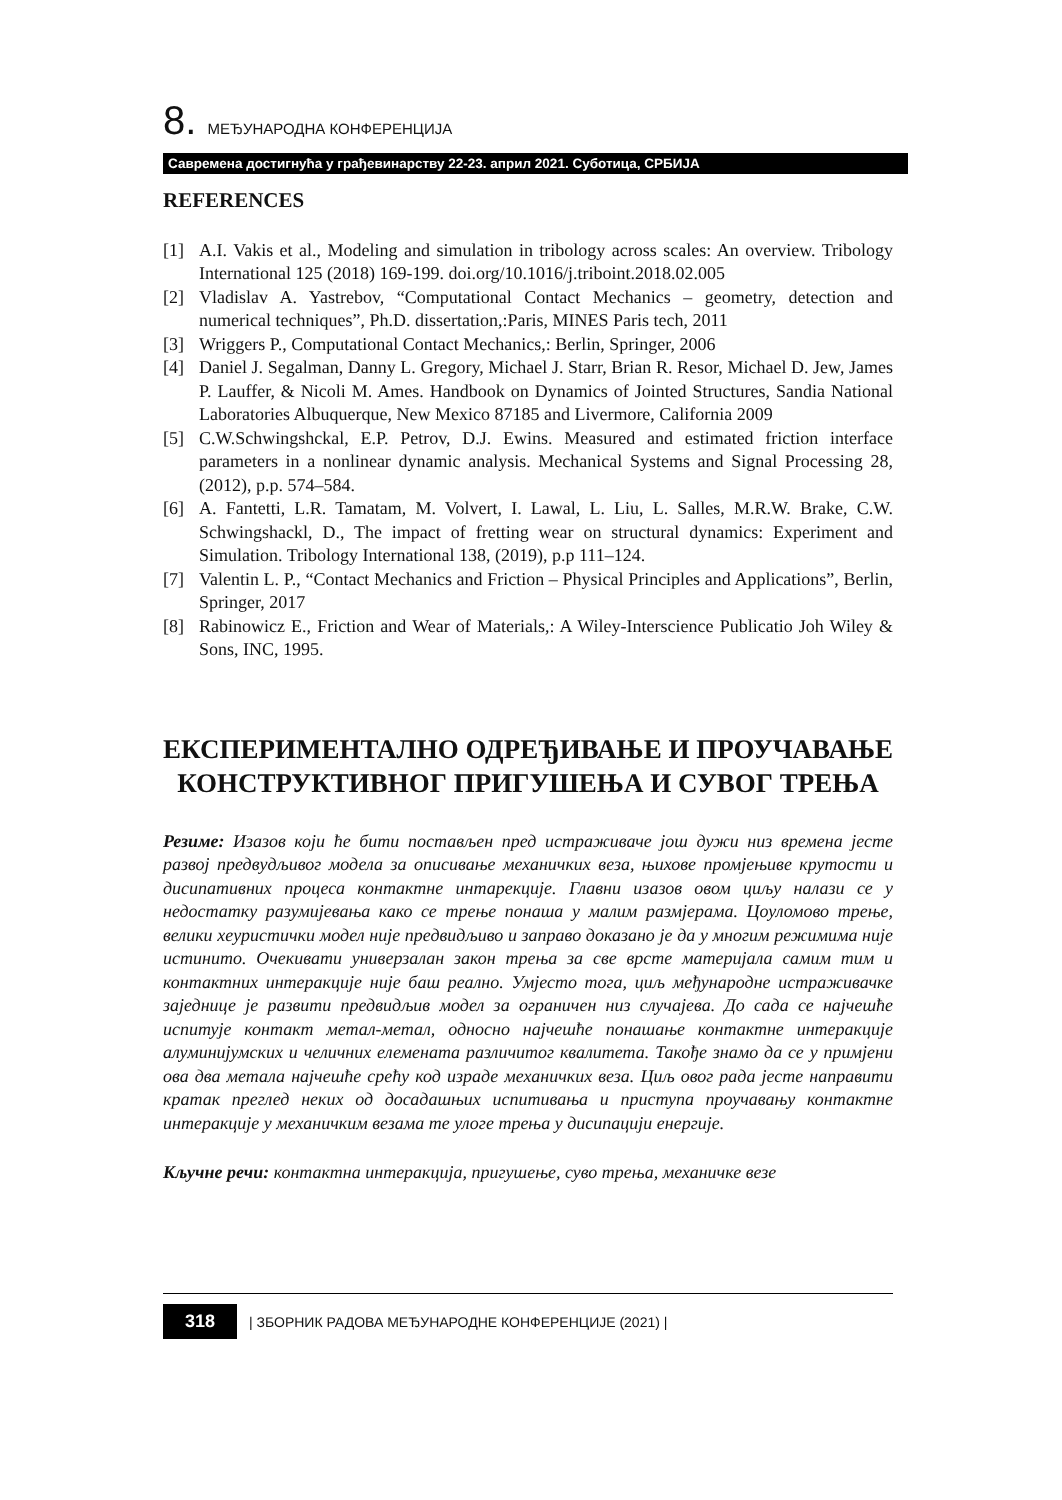8. МЕЂУНАРОДНА КОНФЕРЕНЦИЈА
Савремена достигнућа у грађевинарству 22-23. април 2021. Суботица, СРБИЈА
REFERENCES
[1] A.I. Vakis et al., Modeling and simulation in tribology across scales: An overview. Tribology International 125 (2018) 169-199. doi.org/10.1016/j.triboint.2018.02.005
[2] Vladislav A. Yastrebov, “Computational Contact Mechanics – geometry, detection and numerical techniques”, Ph.D. dissertation,:Paris, MINES Paris tech, 2011
[3] Wriggers P., Computational Contact Mechanics,: Berlin, Springer, 2006
[4] Daniel J. Segalman, Danny L. Gregory, Michael J. Starr, Brian R. Resor, Michael D. Jew, James P. Lauffer, & Nicoli M. Ames. Handbook on Dynamics of Jointed Structures, Sandia National Laboratories Albuquerque, New Mexico 87185 and Livermore, California 2009
[5] C.W.Schwingshckal, E.P. Petrov, D.J. Ewins. Measured and estimated friction interface parameters in a nonlinear dynamic analysis. Mechanical Systems and Signal Processing 28, (2012), p.p. 574–584.
[6] A. Fantetti, L.R. Tamatam, M. Volvert, I. Lawal, L. Liu, L. Salles, M.R.W. Brake, C.W. Schwingshackl, D., The impact of fretting wear on structural dynamics: Experiment and Simulation. Tribology International 138, (2019), p.p 111–124.
[7] Valentin L. P., “Contact Mechanics and Friction – Physical Principles and Applications”, Berlin, Springer, 2017
[8] Rabinowicz E., Friction and Wear of Materials,: A Wiley-Interscience Publicatio Joh Wiley & Sons, INC, 1995.
ЕКСПЕРИМЕНТАЛНО ОДРЕЂИВАЊЕ И ПРОУЧАВАЊЕ КОНСТРУКТИВНОГ ПРИГУШЕЊА И СУВОГ ТРЕЊА
Резиме: Изазов који ће бити постављен пред истраживаче још дужи низ времена јесте развој предвудљивог модела за описивање механичких веза, њихове промјењиве крутости и дисипативних процеса контактне интарекције. Главни изазов овом циљу налази се у недостатку разумијевања како се трење понаша у малим размјерама. Цоуломово трење, велики хеуристички модел није предвидљиво и заправо доказано је да у многим режимима није истинито. Очекивати универзалан закон трења за све врсте материјала самим тим и контактних интеракције није баш реално. Умјесто тога, циљ међународне истраживачке заједнице је развити предвидљив модел за ограничен низ случајева. До сада се најчешће испитује контакт метал-метал, односно најчешће понашање контактне интеракције алуминијумских и челичних елемената различитог квалитета. Такође знамо да се у примјени ова два метала најчешће срећу код израде механичких веза. Циљ овог рада јесте направити кратак преглед неких од досадашњих испитивања и приступа проучавању контактне интеракције у механичким везама те улоге трења у дисипацији енергије.
Кључне речи: контактна интеракција, пригушење, суво трења, механичке везе
318
| ЗБОРНИК РАДОВА МЕЂУНАРОДНЕ КОНФЕРЕНЦИЈЕ (2021) |